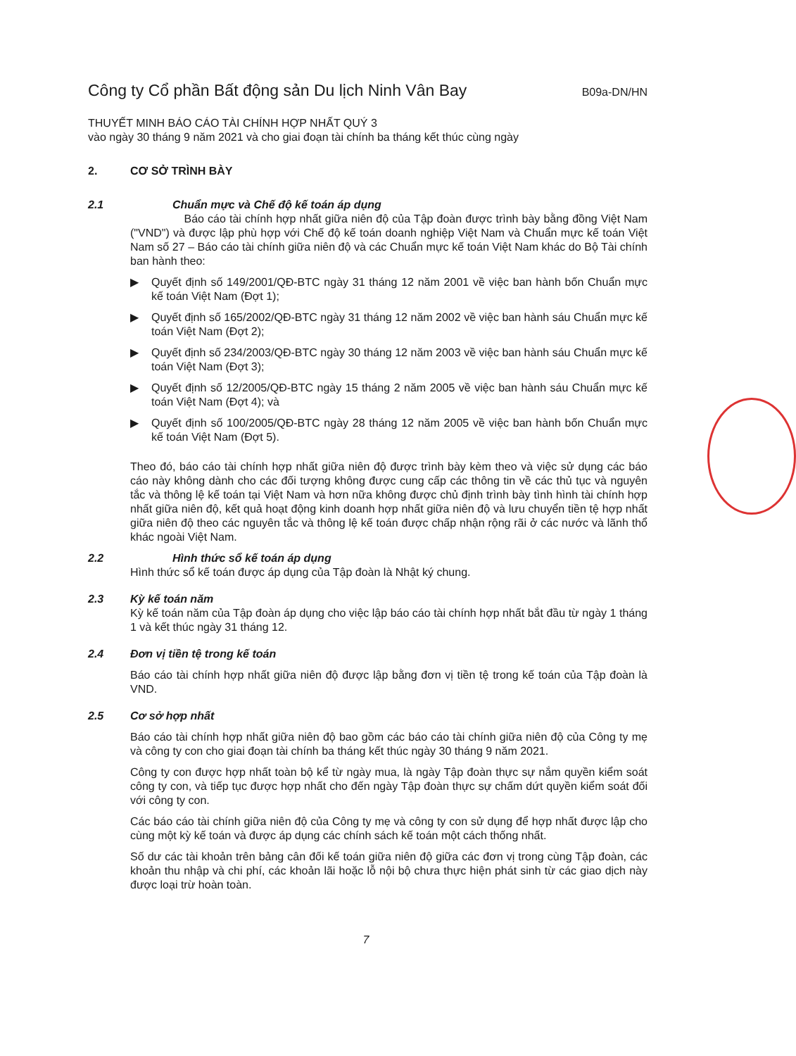Công ty Cổ phần Bất động sản Du lịch Ninh Vân Bay B09a-DN/HN
THUYẾT MINH BÁO CÁO TÀI CHÍNH HỢP NHẤT QUÝ 3
vào ngày 30 tháng 9 năm 2021 và cho giai đoạn tài chính ba tháng kết thúc cùng ngày
2. CƠ SỞ TRÌNH BÀY
2.1 Chuẩn mực và Chế độ kế toán áp dụng
Báo cáo tài chính hợp nhất giữa niên độ của Tập đoàn được trình bày bằng đồng Việt Nam ("VND") và được lập phù hợp với Chế độ kế toán doanh nghiệp Việt Nam và Chuẩn mực kế toán Việt Nam số 27 – Báo cáo tài chính giữa niên độ và các Chuẩn mực kế toán Việt Nam khác do Bộ Tài chính ban hành theo:
▶ Quyết định số 149/2001/QĐ-BTC ngày 31 tháng 12 năm 2001 về việc ban hành bốn Chuẩn mực kế toán Việt Nam (Đợt 1);
▶ Quyết định số 165/2002/QĐ-BTC ngày 31 tháng 12 năm 2002 về việc ban hành sáu Chuẩn mực kế toán Việt Nam (Đợt 2);
▶ Quyết định số 234/2003/QĐ-BTC ngày 30 tháng 12 năm 2003 về việc ban hành sáu Chuẩn mực kế toán Việt Nam (Đợt 3);
▶ Quyết định số 12/2005/QĐ-BTC ngày 15 tháng 2 năm 2005 về việc ban hành sáu Chuẩn mực kế toán Việt Nam (Đợt 4); và
▶ Quyết định số 100/2005/QĐ-BTC ngày 28 tháng 12 năm 2005 về việc ban hành bốn Chuẩn mực kế toán Việt Nam (Đợt 5).
Theo đó, báo cáo tài chính hợp nhất giữa niên độ được trình bày kèm theo và việc sử dụng các báo cáo này không dành cho các đối tượng không được cung cấp các thông tin về các thủ tục và nguyên tắc và thông lệ kế toán tại Việt Nam và hơn nữa không được chủ định trình bày tình hình tài chính hợp nhất giữa niên độ, kết quả hoạt động kinh doanh hợp nhất giữa niên độ và lưu chuyển tiền tệ hợp nhất giữa niên độ theo các nguyên tắc và thông lệ kế toán được chấp nhận rộng rãi ở các nước và lãnh thổ khác ngoài Việt Nam.
2.2 Hình thức sổ kế toán áp dụng
Hình thức sổ kế toán được áp dụng của Tập đoàn là Nhật ký chung.
2.3 Kỳ kế toán năm
Kỳ kế toán năm của Tập đoàn áp dụng cho việc lập báo cáo tài chính hợp nhất bắt đầu từ ngày 1 tháng 1 và kết thúc ngày 31 tháng 12.
2.4 Đơn vị tiền tệ trong kế toán
Báo cáo tài chính hợp nhất giữa niên độ được lập bằng đơn vị tiền tệ trong kế toán của Tập đoàn là VND.
2.5 Cơ sở hợp nhất
Báo cáo tài chính hợp nhất giữa niên độ bao gồm các báo cáo tài chính giữa niên độ của Công ty mẹ và công ty con cho giai đoạn tài chính ba tháng kết thúc ngày 30 tháng 9 năm 2021.
Công ty con được hợp nhất toàn bộ kể từ ngày mua, là ngày Tập đoàn thực sự nắm quyền kiểm soát công ty con, và tiếp tục được hợp nhất cho đến ngày Tập đoàn thực sự chấm dứt quyền kiểm soát đối với công ty con.
Các báo cáo tài chính giữa niên độ của Công ty mẹ và công ty con sử dụng để hợp nhất được lập cho cùng một kỳ kế toán và được áp dụng các chính sách kế toán một cách thống nhất.
Số dư các tài khoản trên bảng cân đối kế toán giữa niên độ giữa các đơn vị trong cùng Tập đoàn, các khoản thu nhập và chi phí, các khoản lãi hoặc lỗ nội bộ chưa thực hiện phát sinh từ các giao dịch này được loại trừ hoàn toàn.
7